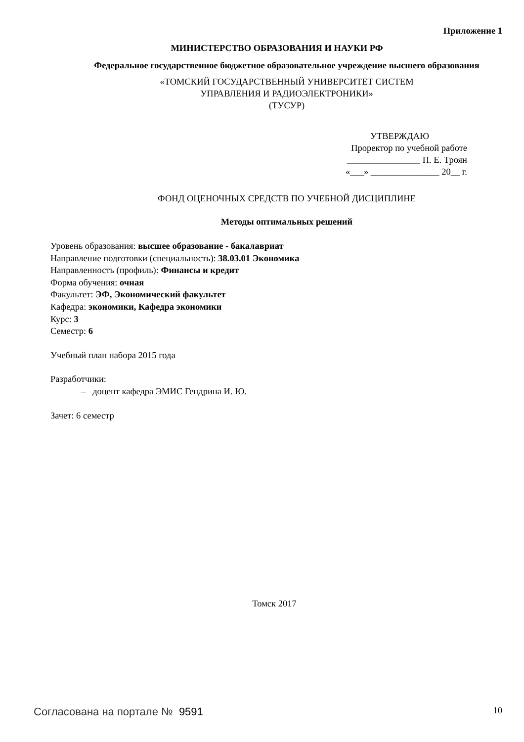Приложение 1
МИНИСТЕРСТВО ОБРАЗОВАНИЯ И НАУКИ РФ
Федеральное государственное бюджетное образовательное учреждение высшего образования
«ТОМСКИЙ ГОСУДАРСТВЕННЫЙ УНИВЕРСИТЕТ СИСТЕМ
УПРАВЛЕНИЯ И РАДИОЭЛЕКТРОНИКИ»
(ТУСУР)
УТВЕРЖДАЮ
Проректор по учебной работе
________________ П. Е. Троян
«___» _______________ 20__ г.
ФОНД ОЦЕНОЧНЫХ СРЕДСТВ ПО УЧЕБНОЙ ДИСЦИПЛИНЕ
Методы оптимальных решений
Уровень образования: высшее образование - бакалавриат
Направление подготовки (специальность): 38.03.01 Экономика
Направленность (профиль): Финансы и кредит
Форма обучения: очная
Факультет: ЭФ, Экономический факультет
Кафедра: экономики, Кафедра экономики
Курс: 3
Семестр: 6
Учебный план набора 2015 года
Разработчики:
– доцент кафедра ЭМИС Гендрина И. Ю.
Зачет: 6 семестр
Томск 2017
Согласована на портале № 9591 10